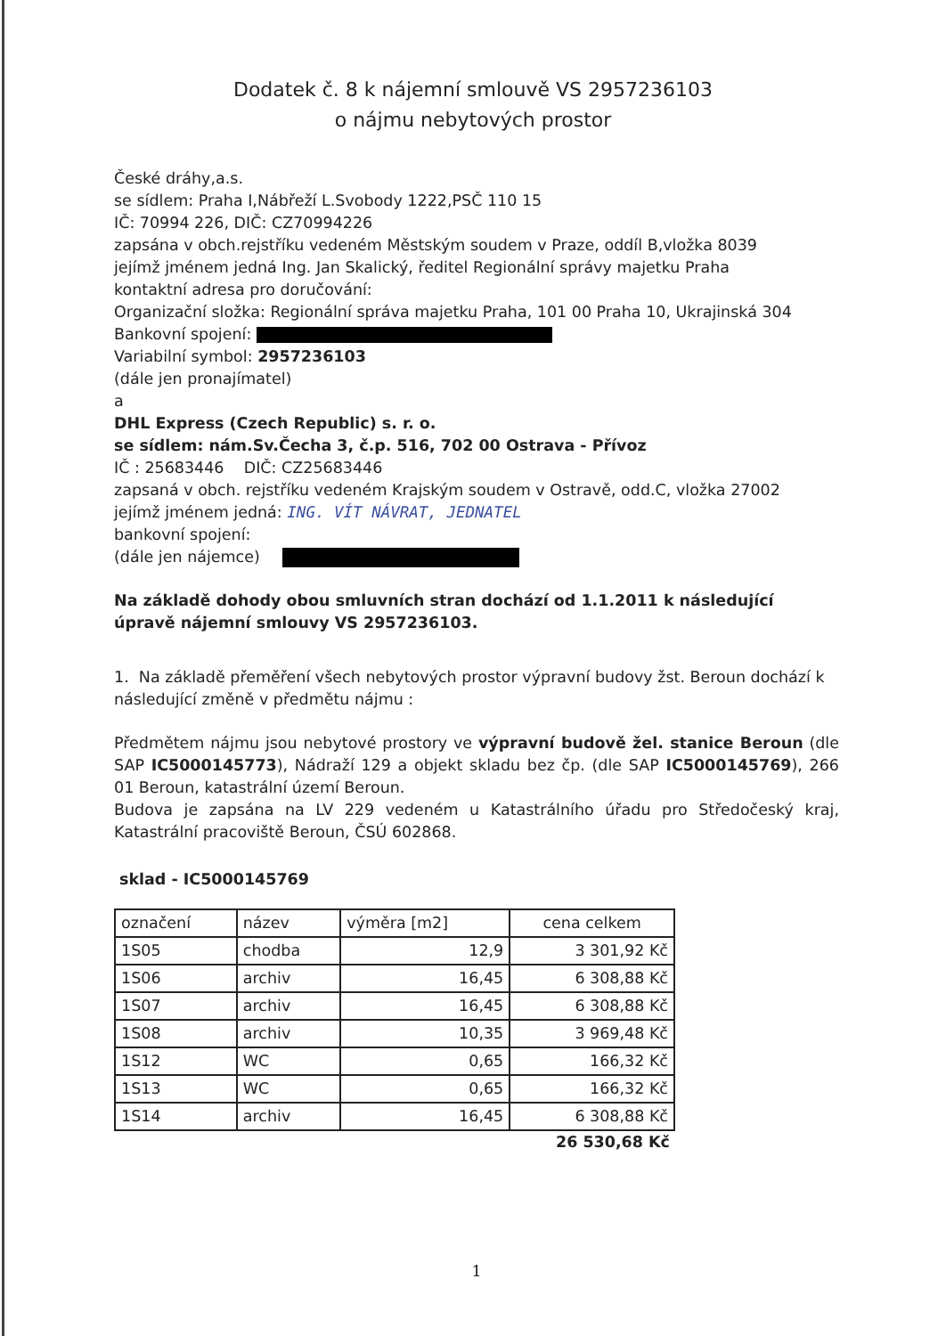Dodatek č. 8 k nájemní smlouvě VS 2957236103
o nájmu nebytových prostor
České dráhy,a.s.
se sídlem: Praha I,Nábřeží L.Svobody 1222,PSČ 110 15
IČ: 70994 226, DIČ: CZ70994226
zapsána v obch.rejstříku vedeném Městským soudem v Praze, oddíl B,vložka 8039
jejímž jménem jedná Ing. Jan Skalický, ředitel Regionální správy majetku Praha
kontaktní adresa pro doručování:
Organizační složka: Regionální správa majetku Praha, 101 00 Praha 10, Ukrajinská 304
Bankovní spojení:
Variabilní symbol: 2957236103
(dále jen pronajímatel)
a
DHL Express (Czech Republic) s. r. o.
se sídlem: nám.Sv.Čecha 3, č.p. 516, 702 00 Ostrava - Přívoz
IČ : 25683446 DIČ: CZ25683446
zapsaná v obch. rejstříku vedeném Krajským soudem v Ostravě, odd.C, vložka 27002
jejímž jménem jedná: ING. VÍT NÁVRAT, JEDNATEL
bankovní spojení:
(dále jen nájemce)
Na základě dohody obou smluvních stran dochází od 1.1.2011 k následující úpravě nájemní smlouvy VS 2957236103.
1. Na základě přeměření všech nebytových prostor výpravní budovy žst. Beroun dochází k následující změně v předmětu nájmu :
Předmětem nájmu jsou nebytové prostory ve výpravní budově žel. stanice Beroun (dle SAP IC5000145773), Nádraží 129 a objekt skladu bez čp. (dle SAP IC5000145769), 266 01 Beroun, katastrální území Beroun.
Budova je zapsána na LV 229 vedeném u Katastrálního úřadu pro Středočeský kraj, Katastrální pracoviště Beroun, ČSÚ 602868.
sklad - IC5000145769
| označení | název | výměra [m2] | cena celkem |
| --- | --- | --- | --- |
| 1S05 | chodba | 12,9 | 3 301,92 Kč |
| 1S06 | archiv | 16,45 | 6 308,88 Kč |
| 1S07 | archiv | 16,45 | 6 308,88 Kč |
| 1S08 | archiv | 10,35 | 3 969,48 Kč |
| 1S12 | WC | 0,65 | 166,32 Kč |
| 1S13 | WC | 0,65 | 166,32 Kč |
| 1S14 | archiv | 16,45 | 6 308,88 Kč |
26 530,68 Kč
1